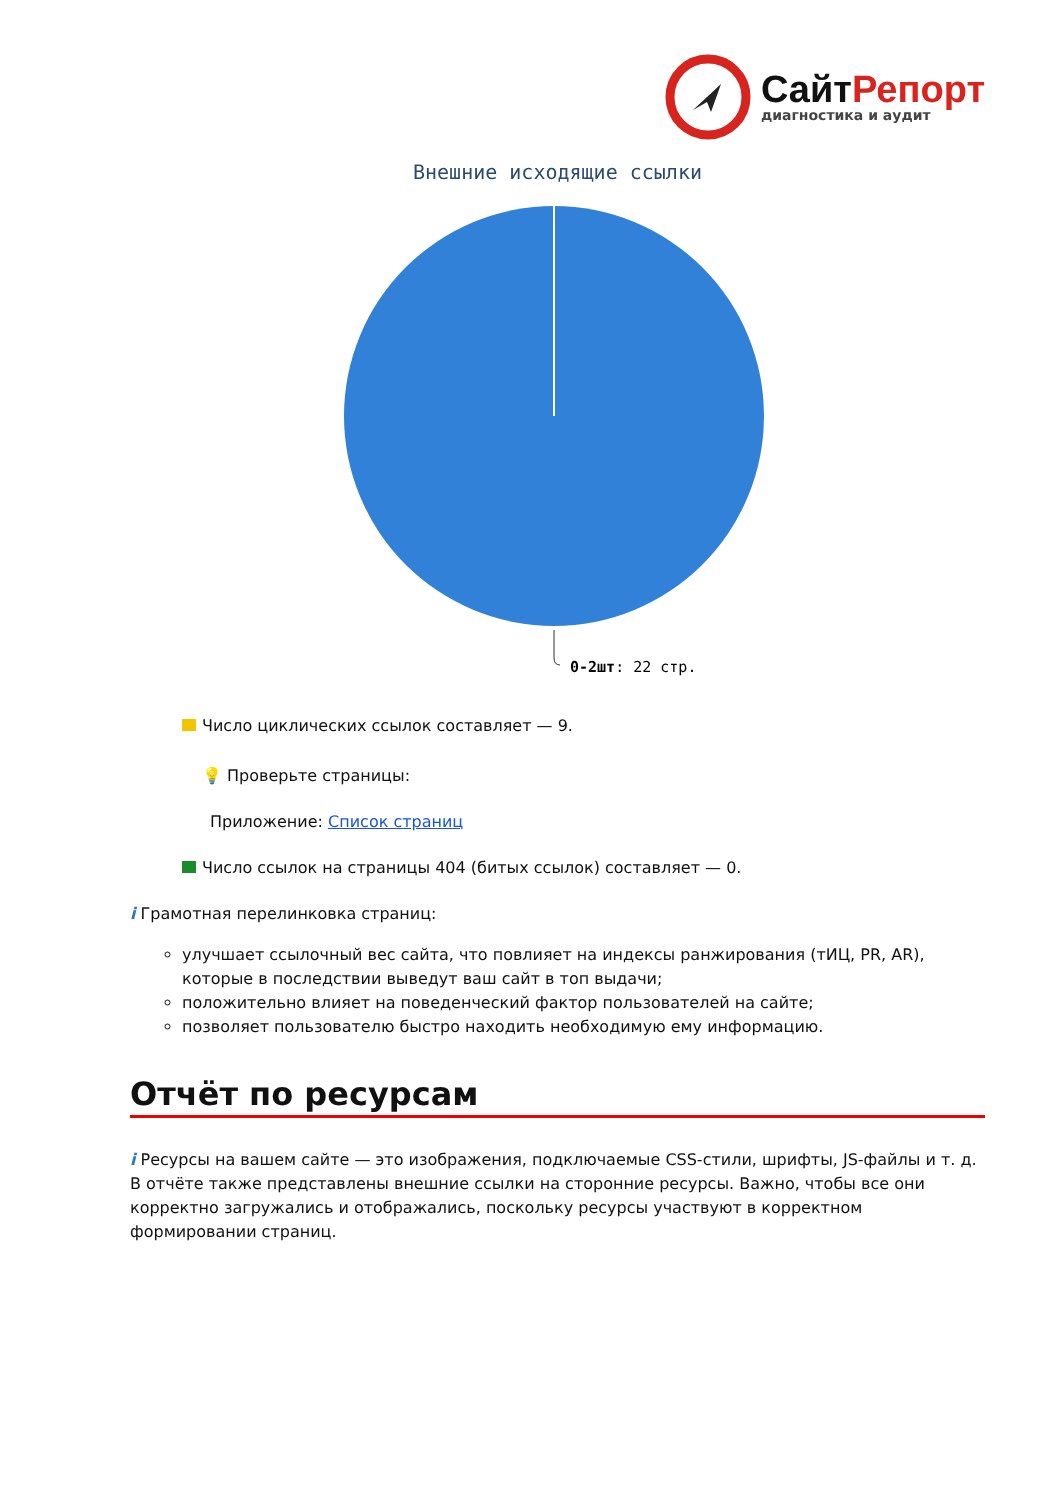Сайт Репорт
диагностика и аудит
Внешние исходящие ссылки
0-2шт: 22 стр.
Число циклических ссылок составляет — 9.
💡 Проверьте страницы:
Приложение: Список страниц
Число ссылок на страницы 404 (битых ссылок) составляет — 0.
i Грамотная перелинковка страниц:
улучшает ссылочный вес сайта, что повлияет на индексы ранжирования (тИЦ, PR, AR), которые в последствии выведут ваш сайт в топ выдачи;
положительно влияет на поведенческий фактор пользователей на сайте;
позволяет пользователю быстро находить необходимую ему информацию.
Отчёт по ресурсам
i Ресурсы на вашем сайте — это изображения, подключаемые CSS-стили, шрифты, JS-файлы и т. д. В отчёте также представлены внешние ссылки на сторонние ресурсы. Важно, чтобы все они корректно загружались и отображались, поскольку ресурсы участвуют в корректном формировании страниц.